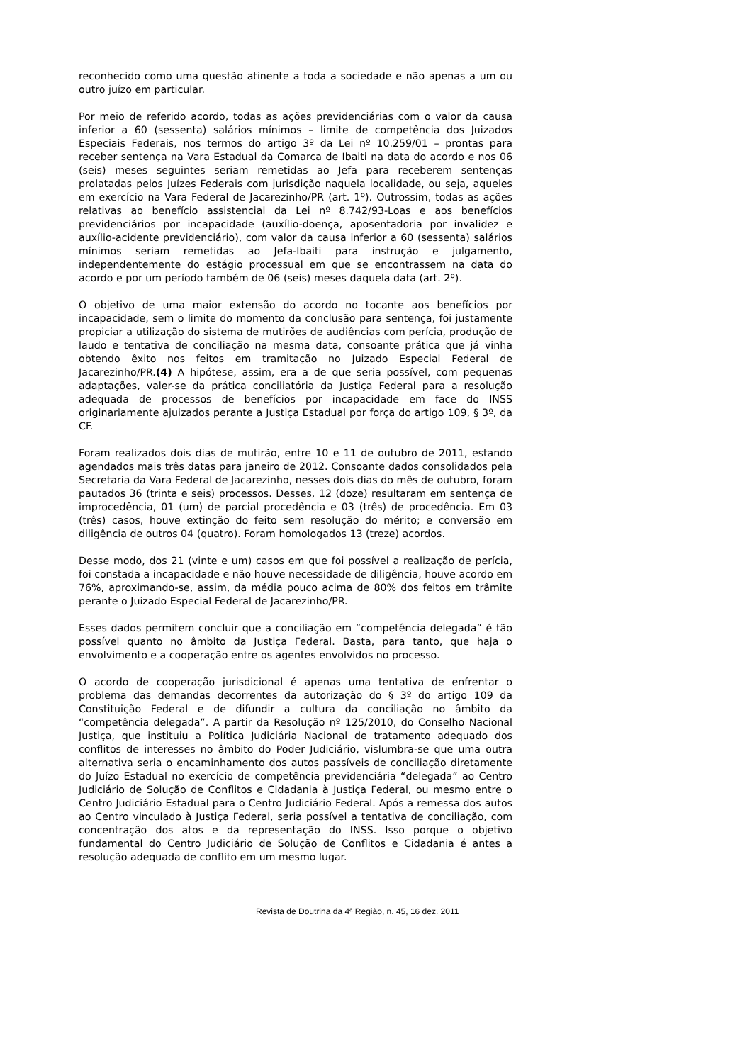reconhecido como uma questão atinente a toda a sociedade e não apenas a um ou outro juízo em particular.
Por meio de referido acordo, todas as ações previdenciárias com o valor da causa inferior a 60 (sessenta) salários mínimos – limite de competência dos Juizados Especiais Federais, nos termos do artigo 3º da Lei nº 10.259/01 – prontas para receber sentença na Vara Estadual da Comarca de Ibaiti na data do acordo e nos 06 (seis) meses seguintes seriam remetidas ao Jefa para receberem sentenças prolatadas pelos Juízes Federais com jurisdição naquela localidade, ou seja, aqueles em exercício na Vara Federal de Jacarezinho/PR (art. 1º). Outrossim, todas as ações relativas ao benefício assistencial da Lei nº 8.742/93-Loas e aos benefícios previdenciários por incapacidade (auxílio-doença, aposentadoria por invalidez e auxílio-acidente previdenciário), com valor da causa inferior a 60 (sessenta) salários mínimos seriam remetidas ao Jefa-Ibaiti para instrução e julgamento, independentemente do estágio processual em que se encontrassem na data do acordo e por um período também de 06 (seis) meses daquela data (art. 2º).
O objetivo de uma maior extensão do acordo no tocante aos benefícios por incapacidade, sem o limite do momento da conclusão para sentença, foi justamente propiciar a utilização do sistema de mutirões de audiências com perícia, produção de laudo e tentativa de conciliação na mesma data, consoante prática que já vinha obtendo êxito nos feitos em tramitação no Juizado Especial Federal de Jacarezinho/PR.(4) A hipótese, assim, era a de que seria possível, com pequenas adaptações, valer-se da prática conciliatória da Justiça Federal para a resolução adequada de processos de benefícios por incapacidade em face do INSS originariamente ajuizados perante a Justiça Estadual por força do artigo 109, § 3º, da CF.
Foram realizados dois dias de mutirão, entre 10 e 11 de outubro de 2011, estando agendados mais três datas para janeiro de 2012. Consoante dados consolidados pela Secretaria da Vara Federal de Jacarezinho, nesses dois dias do mês de outubro, foram pautados 36 (trinta e seis) processos. Desses, 12 (doze) resultaram em sentença de improcedência, 01 (um) de parcial procedência e 03 (três) de procedência. Em 03 (três) casos, houve extinção do feito sem resolução do mérito; e conversão em diligência de outros 04 (quatro). Foram homologados 13 (treze) acordos.
Desse modo, dos 21 (vinte e um) casos em que foi possível a realização de perícia, foi constada a incapacidade e não houve necessidade de diligência, houve acordo em 76%, aproximando-se, assim, da média pouco acima de 80% dos feitos em trâmite perante o Juizado Especial Federal de Jacarezinho/PR.
Esses dados permitem concluir que a conciliação em “competência delegada” é tão possível quanto no âmbito da Justiça Federal. Basta, para tanto, que haja o envolvimento e a cooperação entre os agentes envolvidos no processo.
O acordo de cooperação jurisdicional é apenas uma tentativa de enfrentar o problema das demandas decorrentes da autorização do § 3º do artigo 109 da Constituição Federal e de difundir a cultura da conciliação no âmbito da “competência delegada”. A partir da Resolução nº 125/2010, do Conselho Nacional Justiça, que instituiu a Política Judiciária Nacional de tratamento adequado dos conflitos de interesses no âmbito do Poder Judiciário, vislumbra-se que uma outra alternativa seria o encaminhamento dos autos passíveis de conciliação diretamente do Juízo Estadual no exercício de competência previdenciária “delegada” ao Centro Judiciário de Solução de Conflitos e Cidadania à Justiça Federal, ou mesmo entre o Centro Judiciário Estadual para o Centro Judiciário Federal. Após a remessa dos autos ao Centro vinculado à Justiça Federal, seria possível a tentativa de conciliação, com concentração dos atos e da representação do INSS. Isso porque o objetivo fundamental do Centro Judiciário de Solução de Conflitos e Cidadania é antes a resolução adequada de conflito em um mesmo lugar.
Revista de Doutrina da 4ª Região, n. 45, 16 dez. 2011